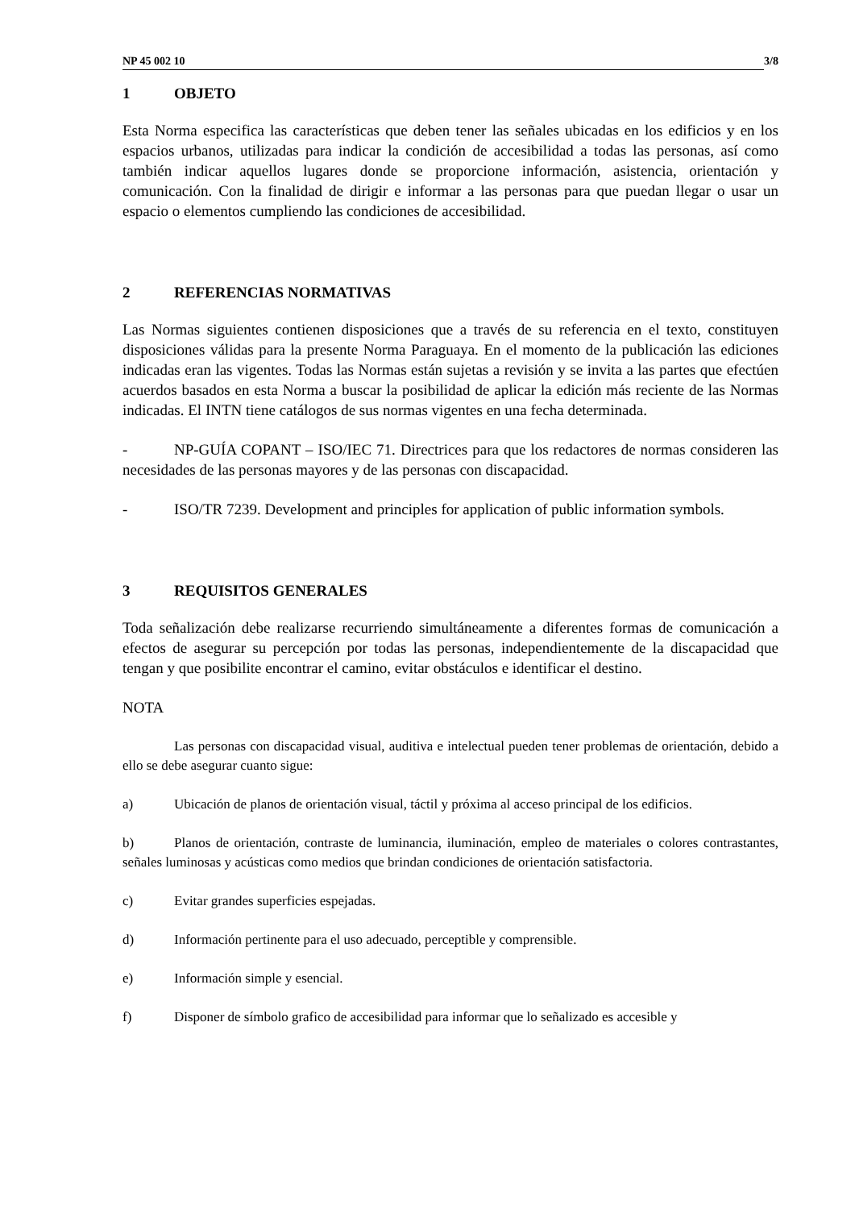NP 45 002 10 3/8
1 OBJETO
Esta Norma especifica las características que deben tener las señales ubicadas en los edificios y en los espacios urbanos, utilizadas para indicar la condición de accesibilidad a todas las personas, así como también indicar aquellos lugares donde se proporcione información, asistencia, orientación y comunicación. Con la finalidad de dirigir e informar a las personas para que puedan llegar o usar un espacio o elementos cumpliendo las condiciones de accesibilidad.
2 REFERENCIAS NORMATIVAS
Las Normas siguientes contienen disposiciones que a través de su referencia en el texto, constituyen disposiciones válidas para la presente Norma Paraguaya. En el momento de la publicación las ediciones indicadas eran las vigentes. Todas las Normas están sujetas a revisión y se invita a las partes que efectúen acuerdos basados en esta Norma a buscar la posibilidad de aplicar la edición más reciente de las Normas indicadas. El INTN tiene catálogos de sus normas vigentes en una fecha determinada.
- NP-GUÍA COPANT – ISO/IEC 71. Directrices para que los redactores de normas consideren las necesidades de las personas mayores y de las personas con discapacidad.
- ISO/TR 7239. Development and principles for application of public information symbols.
3 REQUISITOS GENERALES
Toda señalización debe realizarse recurriendo simultáneamente a diferentes formas de comunicación a efectos de asegurar su percepción por todas las personas, independientemente de la discapacidad que tengan y que posibilite encontrar el camino, evitar obstáculos e identificar el destino.
NOTA
Las personas con discapacidad visual, auditiva e intelectual pueden tener problemas de orientación, debido a ello se debe asegurar cuanto sigue:
a) Ubicación de planos de orientación visual, táctil y próxima al acceso principal de los edificios.
b) Planos de orientación, contraste de luminancia, iluminación, empleo de materiales o colores contrastantes, señales luminosas y acústicas como medios que brindan condiciones de orientación satisfactoria.
c) Evitar grandes superficies espejadas.
d) Información pertinente para el uso adecuado, perceptible y comprensible.
e) Información simple y esencial.
f) Disponer de símbolo grafico de accesibilidad para informar que lo señalizado es accesible y